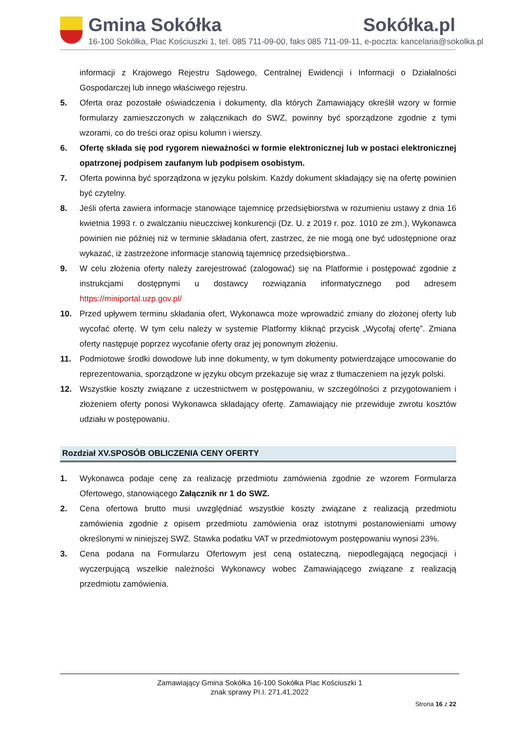Gmina Sokółka Sokółka.pl
16-100 Sokółka, Plac Kościuszki 1, tel. 085 711-09-00, faks 085 711-09-11, e-poczta: kancelaria@sokolka.pl
informacji z Krajowego Rejestru Sądowego, Centralnej Ewidencji i Informacji o Działalności Gospodarczej lub innego właściwego rejestru.
5. Oferta oraz pozostałe oświadczenia i dokumenty, dla których Zamawiający określił wzory w formie formularzy zamieszczonych w załącznikach do SWZ, powinny być sporządzone zgodnie z tymi wzorami, co do treści oraz opisu kolumn i wierszy.
6. Ofertę składa się pod rygorem nieważności w formie elektronicznej lub w postaci elektronicznej opatrzonej podpisem zaufanym lub podpisem osobistym.
7. Oferta powinna być sporządzona w języku polskim. Każdy dokument składający się na ofertę powinien być czytelny.
8. Jeśli oferta zawiera informacje stanowiące tajemnicę przedsiębiorstwa w rozumieniu ustawy z dnia 16 kwietnia 1993 r. o zwalczaniu nieuczciwej konkurencji (Dz. U. z 2019 r. poz. 1010 ze zm.), Wykonawca powinien nie później niż w terminie składania ofert, zastrzec, że nie mogą one być udostępnione oraz wykazać, iż zastrzeżone informacje stanowią tajemnicę przedsiębiorstwa..
9. W celu złożenia oferty należy zarejestrować (zalogować) się na Platformie i postępować zgodnie z instrukcjami dostępnymi u dostawcy rozwiązania informatycznego pod adresem https://miniportal.uzp.gov.pl/
10. Przed upływem terminu składania ofert, Wykonawca może wprowadzić zmiany do złożonej oferty lub wycofać ofertę. W tym celu należy w systemie Platformy kliknąć przycisk „Wycofaj ofertę”. Zmiana oferty następuje poprzez wycofanie oferty oraz jej ponownym złożeniu.
11. Podmiotowe środki dowodowe lub inne dokumenty, w tym dokumenty potwierdzające umocowanie do reprezentowania, sporządzone w języku obcym przekazuje się wraz z tłumaczeniem na język polski.
12. Wszystkie koszty związane z uczestnictwem w postępowaniu, w szczególności z przygotowaniem i złożeniem oferty ponosi Wykonawca składający ofertę. Zamawiający nie przewiduje zwrotu kosztów udziału w postępowaniu.
Rozdział XV.SPOSÓB OBLICZENIA CENY OFERTY
1. Wykonawca podaje cenę za realizację przedmiotu zamówienia zgodnie ze wzorem Formularza Ofertowego, stanowiącego Załącznik nr 1 do SWZ.
2. Cena ofertowa brutto musi uwzględniać wszystkie koszty związane z realizacją przedmiotu zamówienia zgodnie z opisem przedmiotu zamówienia oraz istotnymi postanowieniami umowy określonymi w niniejszej SWZ. Stawka podatku VAT w przedmiotowym postępowaniu wynosi 23%.
3. Cena podana na Formularzu Ofertowym jest ceną ostateczną, niepodlegającą negocjacji i wyczerpującą wszelkie należności Wykonawcy wobec Zamawiającego związane z realizacją przedmiotu zamówienia.
Zamawiający Gmina Sokółka 16-100 Sokółka Plac Kościuszki 1
znak sprawy PI.I. 271.41.2022
Strona 16 z 22